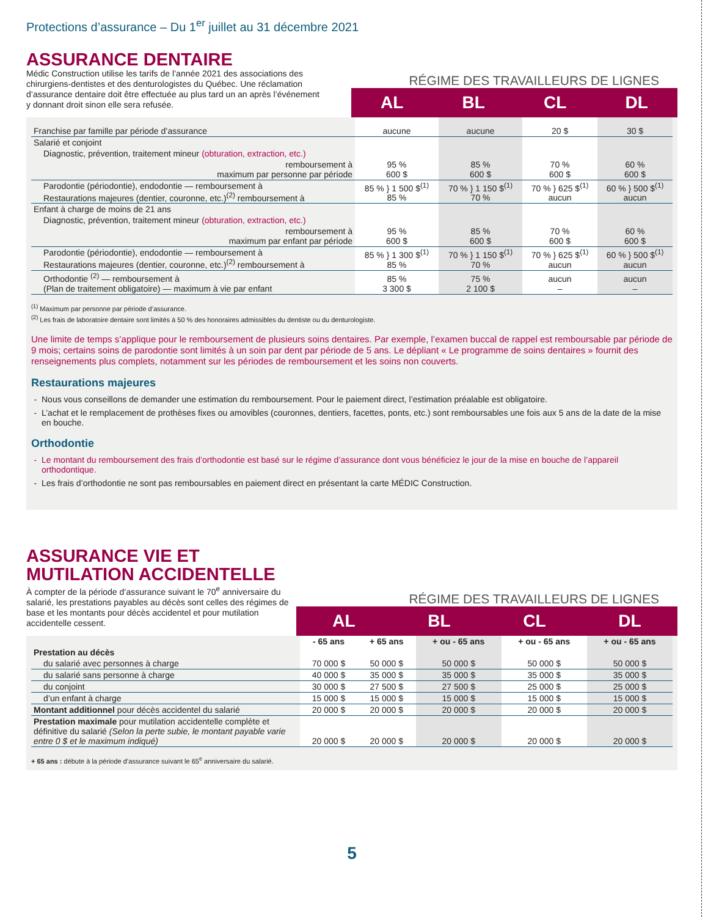Protections d’assurance – Du 1<sup>er</sup> juillet au 31 décembre 2021
ASSURANCE DENTAIRE
Médic Construction utilise les tarifs de l’année 2021 des associations des chirurgiens-dentistes et des denturologistes du Québec. Une réclamation d’assurance dentaire doit être effectuée au plus tard un an après l’événement y donnant droit sinon elle sera refusée.
RÉGIME DES TRAVAILLEURS DE LIGNES
| | AL | BL | CL | DL |
| --- | --- | --- | --- | --- |
| Franchise par famille par période d’assurance | aucune | aucune | 20 $ | 30 $ |
| Salarié et conjoint | | | | |
| Diagnostic, prévention, traitement mineur (obturation, extraction, etc.) | | | | |
| remboursement à maximum par personne par période | 95 % 600 $ | 85 % 600 $ | 70 % 600 $ | 60 % 600 $ |
| Parodontie (périodontie), endodontie — remboursement à Restaurations majeures (dentier, couronne, etc.)<sup>(2)</sup> remboursement à | 85 % } 1 500 $<sup>(1)</sup> 85 % | 70 % } 1 150 $<sup>(1)</sup> 70 % | 70 % } 625 $<sup>(1)</sup> aucun | 60 % } 500 $<sup>(1)</sup> aucun |
| Enfant à charge de moins de 21 ans | | | | |
| Diagnostic, prévention, traitement mineur (obturation, extraction, etc.) | | | | |
| remboursement à maximum par enfant par période | 95 % 600 $ | 85 % 600 $ | 70 % 600 $ | 60 % 600 $ |
| Parodontie (périodontie), endodontie — remboursement à Restaurations majeures (dentier, couronne, etc.)<sup>(2)</sup> remboursement à | 85 % } 1 300 $<sup>(1)</sup> 85 % | 70 % } 1 150 $<sup>(1)</sup> 70 % | 70 % } 625 $<sup>(1)</sup> aucun | 60 % } 500 $<sup>(1)</sup> aucun |
| Orthodontie <sup>(2)</sup> — remboursement à (Plan de traitement obligatoire) — maximum à vie par enfant | 85 % 3 300 $ | 75 % 2 100 $ | aucun – | aucun – |
<sup>(1)</sup> Maximum par personne par période d’assurance.
<sup>(2)</sup> Les frais de laboratoire dentaire sont limités à 50 % des honoraires admissibles du dentiste ou du denturologiste.
Une limite de temps s’applique pour le remboursement de plusieurs soins dentaires. Par exemple, l’examen buccal de rappel est remboursable par période de 9 mois; certains soins de parodontie sont limités à un soin par dent par période de 5 ans. Le dépliant « Le programme de soins dentaires » fournit des renseignements plus complets, notamment sur les périodes de remboursement et les soins non couverts.
Restaurations majeures
Nous vous conseillons de demander une estimation du remboursement. Pour le paiement direct, l’estimation préalable est obligatoire.
L’achat et le remplacement de prothèses fixes ou amovibles (couronnes, dentiers, facettes, ponts, etc.) sont remboursables une fois aux 5 ans de la date de la mise en bouche.
Orthodontie
Le montant du remboursement des frais d’orthodontie est basé sur le régime d’assurance dont vous bénéficiez le jour de la mise en bouche de l’appareil orthodontique.
Les frais d’orthodontie ne sont pas remboursables en paiement direct en présentant la carte MÉDIC Construction.
ASSURANCE VIE ET
MUTILATION ACCIDENTELLE
À compter de la période d’assurance suivant le 70<sup>e</sup> anniversaire du salarié, les prestations payables au décès sont celles des régimes de base et les montants pour décès accidentel et pour mutilation accidentelle cessent.
RÉGIME DES TRAVAILLEURS DE LIGNES
| | AL | BL | CL | DL |
| --- | --- | --- | --- | --- |
| | - 65 ans | + 65 ans | + ou - 65 ans | + ou - 65 ans | + ou - 65 ans |
| Prestation au décès | | | | | |
| du salarié avec personnes à charge | 70 000 $ | 50 000 $ | 50 000 $ | 50 000 $ | 50 000 $ |
| du salarié sans personne à charge | 40 000 $ | 35 000 $ | 35 000 $ | 35 000 $ | 35 000 $ |
| du conjoint | 30 000 $ | 27 500 $ | 27 500 $ | 25 000 $ | 25 000 $ |
| d’un enfant à charge | 15 000 $ | 15 000 $ | 15 000 $ | 15 000 $ | 15 000 $ |
| Montant additionnel pour décès accidentel du salarié | 20 000 $ | 20 000 $ | 20 000 $ | 20 000 $ | 20 000 $ |
| Prestation maximale pour mutilation accidentelle complète et définitive du salarié (Selon la perte subie, le montant payable varie entre 0 $ et le maximum indiqué) | 20 000 $ | 20 000 $ | 20 000 $ | 20 000 $ | 20 000 $ |
+ 65 ans : débute à la période d’assurance suivant le 65<sup>e</sup> anniversaire du salarié.
5